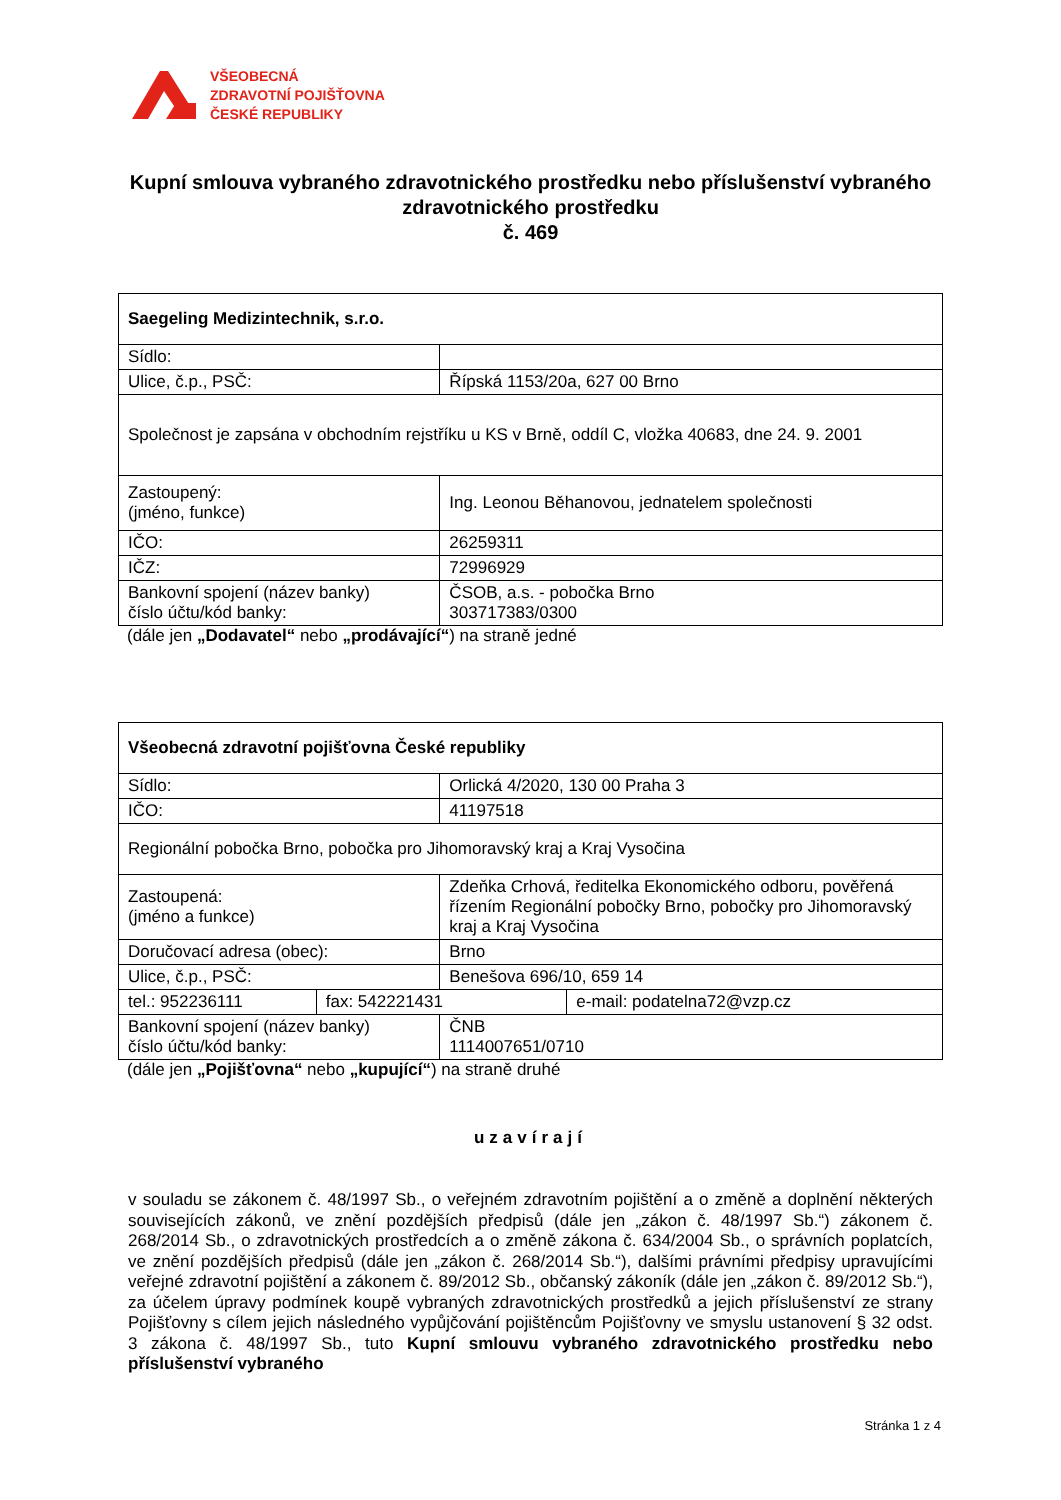VŠEOBECNÁ
ZDRAVOTNÍ POJIŠŤOVNA
ČESKÉ REPUBLIKY
Kupní smlouva vybraného zdravotnického prostředku nebo příslušenství vybraného zdravotnického prostředku
č. 469
| Saegeling Medizintechnik, s.r.o. | |
| Sídlo: | |
| Ulice, č.p., PSČ: | Řípská 1153/20a, 627 00 Brno |
| Společnost je zapsána v obchodním rejstříku u KS v Brně, oddíl C, vložka 40683, dne 24. 9. 2001 | |
| Zastoupený: (jméno, funkce) | Ing. Leonou Běhanovou, jednatelem společnosti |
| IČO: | 26259311 |
| IČZ: | 72996929 |
| Bankovní spojení (název banky) číslo účtu/kód banky: | ČSOB, a.s. - pobočka Brno 303717383/0300 |
(dále jen „Dodavatel“ nebo „prodávající“) na straně jedné
| Všeobecná zdravotní pojišťovna České republiky | | |
| Sídlo: | | Orlická 4/2020, 130 00 Praha 3 |
| IČO: | | 41197518 |
| Regionální pobočka Brno, pobočka pro Jihomoravský kraj a Kraj Vysočina | | |
| Zastoupená: (jméno a funkce) | | Zdeňka Crhová, ředitelka Ekonomického odboru, pověřená řízením Regionální pobočky Brno, pobočky pro Jihomoravský kraj a Kraj Vysočina |
| Doručovací adresa (obec): | | Brno |
| Ulice, č.p., PSČ: | | Benešova 696/10, 659 14 |
| tel.: 952236111 | / fax: 542221431 / e-mail: podatelna72@vzp.cz / | |
| Bankovní spojení (název banky) číslo účtu/kód banky: | | ČNB 1114007651/0710 |
(dále jen „Pojišťovna“ nebo „kupující“) na straně druhé
uzavírají
v souladu se zákonem č. 48/1997 Sb., o veřejném zdravotním pojištění a o změně a doplnění některých souvisejících zákonů, ve znění pozdějších předpisů (dále jen „zákon č. 48/1997 Sb.“) zákonem č. 268/2014 Sb., o zdravotnických prostředcích a o změně zákona č. 634/2004 Sb., o správních poplatcích, ve znění pozdějších předpisů (dále jen „zákon č. 268/2014 Sb.“), dalšími právními předpisy upravujícími veřejné zdravotní pojištění a zákonem č. 89/2012 Sb., občanský zákoník (dále jen „zákon č. 89/2012 Sb.“), za účelem úpravy podmínek koupě vybraných zdravotnických prostředků a jejich příslušenství ze strany Pojišťovny s cílem jejich následného vypůjčování pojištěncům Pojišťovny ve smyslu ustanovení § 32 odst. 3 zákona č. 48/1997 Sb., tuto Kupní smlouvu vybraného zdravotnického prostředku nebo příslušenství vybraného
Stránka 1 z 4